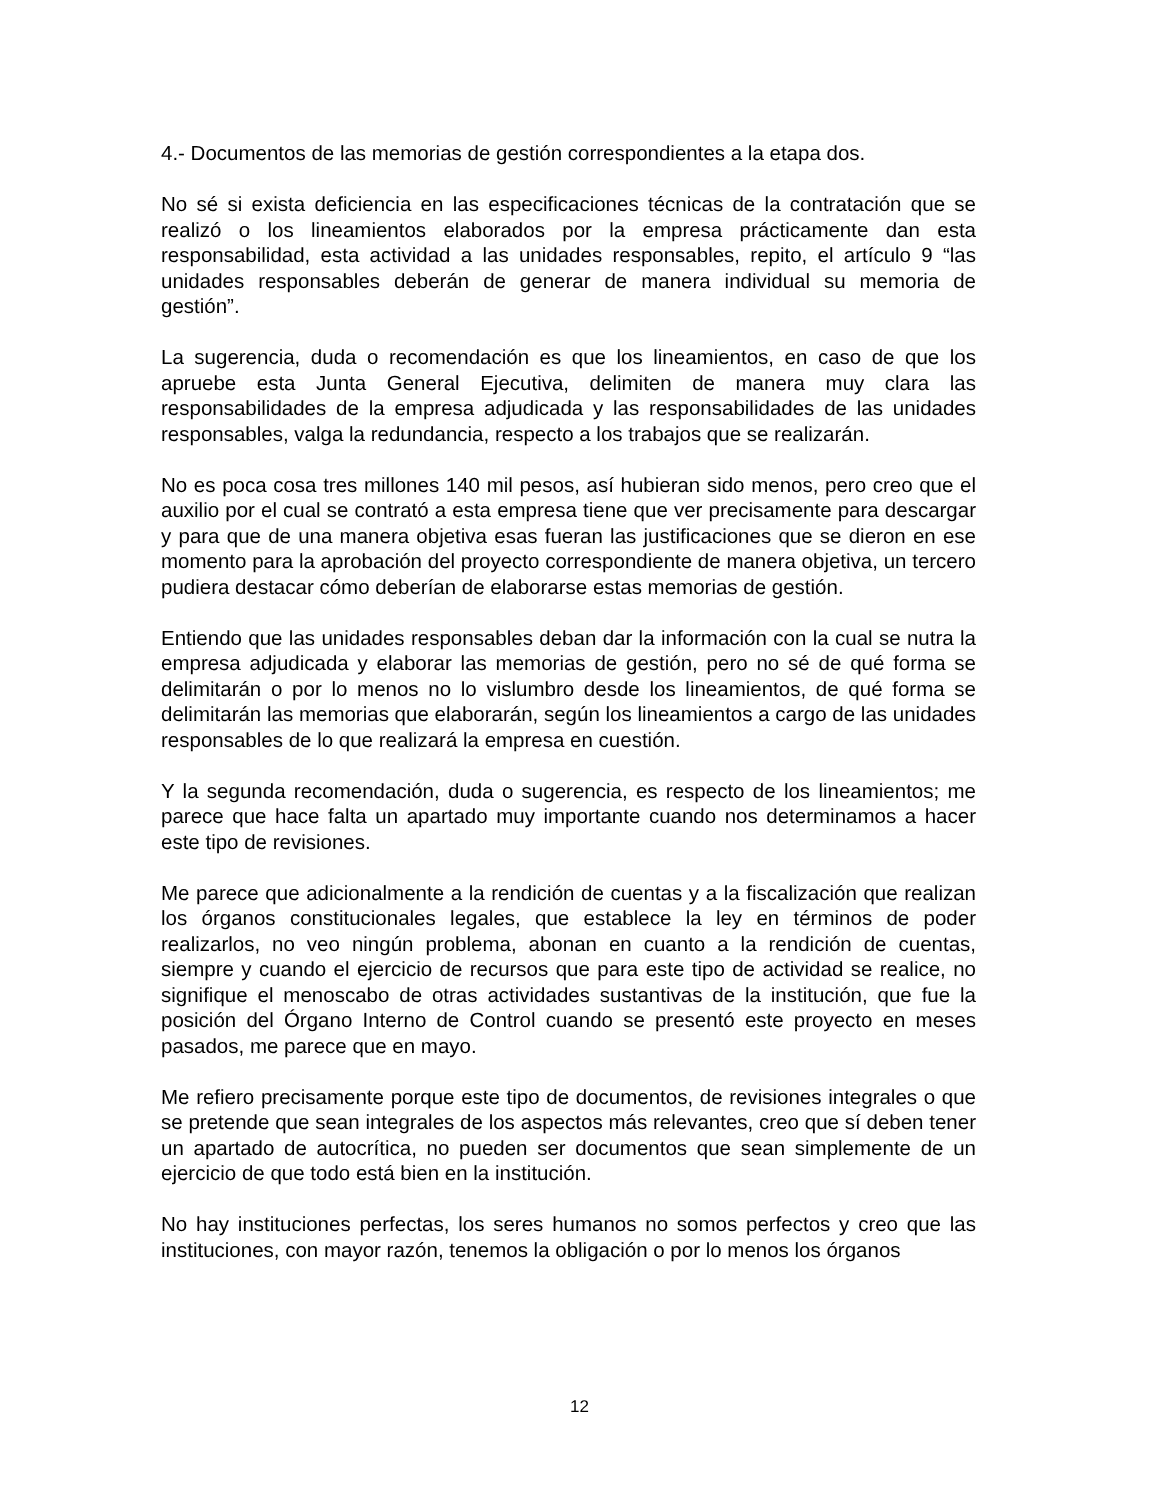4.- Documentos de las memorias de gestión correspondientes a la etapa dos.
No sé si exista deficiencia en las especificaciones técnicas de la contratación que se realizó o los lineamientos elaborados por la empresa prácticamente dan esta responsabilidad, esta actividad a las unidades responsables, repito, el artículo 9 “las unidades responsables deberán de generar de manera individual su memoria de gestión”.
La sugerencia, duda o recomendación es que los lineamientos, en caso de que los apruebe esta Junta General Ejecutiva, delimiten de manera muy clara las responsabilidades de la empresa adjudicada y las responsabilidades de las unidades responsables, valga la redundancia, respecto a los trabajos que se realizarán.
No es poca cosa tres millones 140 mil pesos, así hubieran sido menos, pero creo que el auxilio por el cual se contrató a esta empresa tiene que ver precisamente para descargar y para que de una manera objetiva esas fueran las justificaciones que se dieron en ese momento para la aprobación del proyecto correspondiente de manera objetiva, un tercero pudiera destacar cómo deberían de elaborarse estas memorias de gestión.
Entiendo que las unidades responsables deban dar la información con la cual se nutra la empresa adjudicada y elaborar las memorias de gestión, pero no sé de qué forma se delimitarán o por lo menos no lo vislumbro desde los lineamientos, de qué forma se delimitarán las memorias que elaborarán, según los lineamientos a cargo de las unidades responsables de lo que realizará la empresa en cuestión.
Y la segunda recomendación, duda o sugerencia, es respecto de los lineamientos; me parece que hace falta un apartado muy importante cuando nos determinamos a hacer este tipo de revisiones.
Me parece que adicionalmente a la rendición de cuentas y a la fiscalización que realizan los órganos constitucionales legales, que establece la ley en términos de poder realizarlos, no veo ningún problema, abonan en cuanto a la rendición de cuentas, siempre y cuando el ejercicio de recursos que para este tipo de actividad se realice, no signifique el menoscabo de otras actividades sustantivas de la institución, que fue la posición del Órgano Interno de Control cuando se presentó este proyecto en meses pasados, me parece que en mayo.
Me refiero precisamente porque este tipo de documentos, de revisiones integrales o que se pretende que sean integrales de los aspectos más relevantes, creo que sí deben tener un apartado de autocrítica, no pueden ser documentos que sean simplemente de un ejercicio de que todo está bien en la institución.
No hay instituciones perfectas, los seres humanos no somos perfectos y creo que las instituciones, con mayor razón, tenemos la obligación o por lo menos los órganos
12